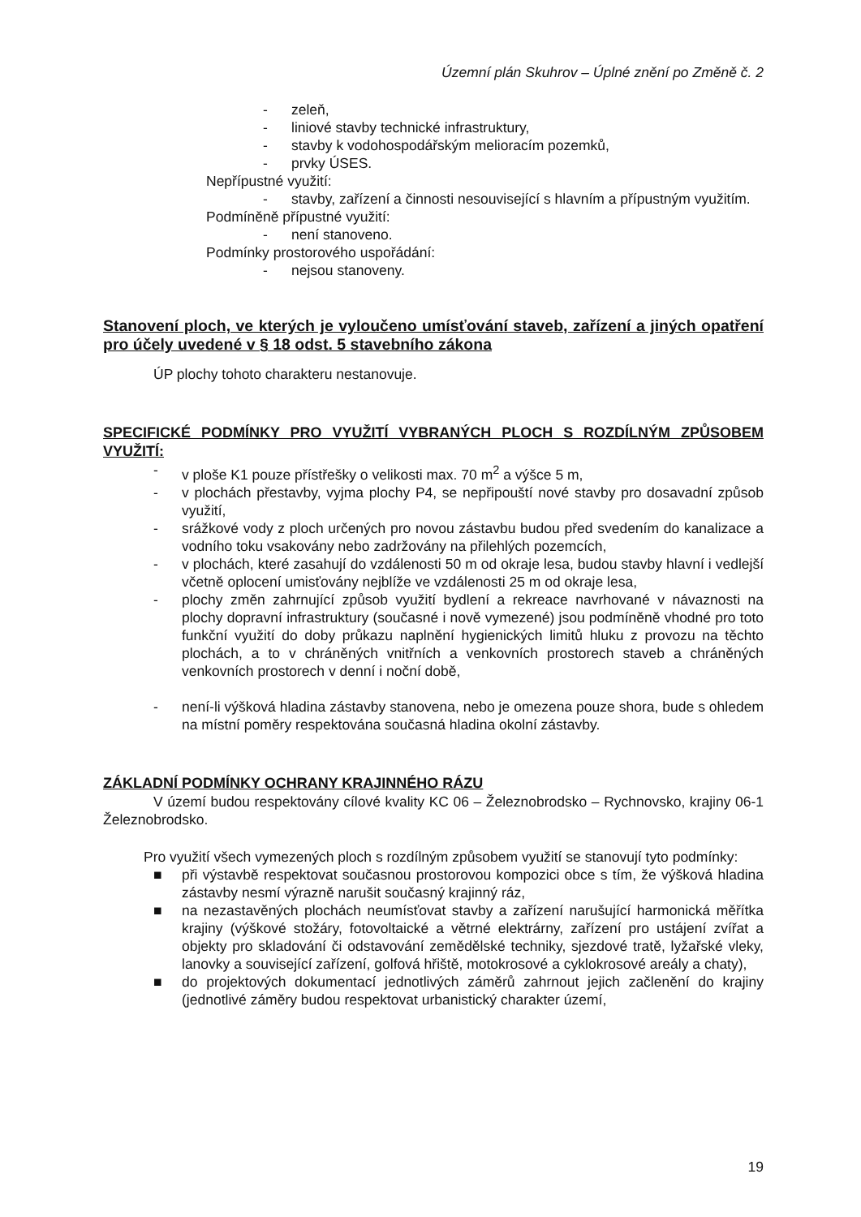Územní plán Skuhrov – Úplné znění po Změně č. 2
- zeleň,
- liniové stavby technické infrastruktury,
- stavby k vodohospodářským melioracím pozemků,
- prvky ÚSES.
Nepřípustné využití:
- stavby, zařízení a činnosti nesouvisející s hlavním a přípustným využitím.
Podmíněně přípustné využití:
- není stanoveno.
Podmínky prostorového uspořádání:
- nejsou stanoveny.
Stanovení ploch, ve kterých je vyloučeno umísťování staveb, zařízení a jiných opatření pro účely uvedené v § 18 odst. 5 stavebního zákona
ÚP plochy tohoto charakteru nestanovuje.
SPECIFICKÉ PODMÍNKY PRO VYUŽITÍ VYBRANÝCH PLOCH S ROZDÍLNÝM ZPŮSOBEM VYUŽITÍ:
- v ploše K1 pouze přístřešky o velikosti max. 70 m<sup>2</sup> a výšce 5 m,
- v plochách přestavby, vyjma plochy P4, se nepřipouští nové stavby pro dosavadní způsob využití,
- srážkové vody z ploch určených pro novou zástavbu budou před svedením do kanalizace a vodního toku vsakovány nebo zadržovány na přilehlých pozemcích,
- v plochách, které zasahují do vzdálenosti 50 m od okraje lesa, budou stavby hlavní i vedlejší včetně oplocení umisťovány nejblíže ve vzdálenosti 25 m od okraje lesa,
- plochy změn zahrnující způsob využití bydlení a rekreace navrhované v návaznosti na plochy dopravní infrastruktury (současné i nově vymezené) jsou podmíněně vhodné pro toto funkční využití do doby průkazu naplnění hygienických limitů hluku z provozu na těchto plochách, a to v chráněných vnitřních a venkovních prostorech staveb a chráněných venkovních prostorech v denní i noční době,
- není-li výšková hladina zástavby stanovena, nebo je omezena pouze shora, bude s ohledem na místní poměry respektována současná hladina okolní zástavby.
ZÁKLADNÍ PODMÍNKY OCHRANY KRAJINNÉHO RÁZU
V území budou respektovány cílové kvality KC 06 – Železnobrodsko – Rychnovsko, krajiny 06-1 Železnobrodsko.
Pro využití všech vymezených ploch s rozdílným způsobem využití se stanovují tyto podmínky:
■ při výstavbě respektovat současnou prostorovou kompozici obce s tím, že výšková hladina zástavby nesmí výrazně narušit současný krajinný ráz,
■ na nezastavěných plochách neumísťovat stavby a zařízení narušující harmonická měřítka krajiny (výškové stožáry, fotovoltaické a větrné elektrárny, zařízení pro ustájení zvířat a objekty pro skladování či odstavování zemědělské techniky, sjezdové tratě, lyžařské vleky, lanovky a související zařízení, golfová hřiště, motokrosové a cyklokrosové areály a chaty),
■ do projektových dokumentací jednotlivých záměrů zahrnout jejich začlenění do krajiny (jednotlivé záměry budou respektovat urbanistický charakter území,
19